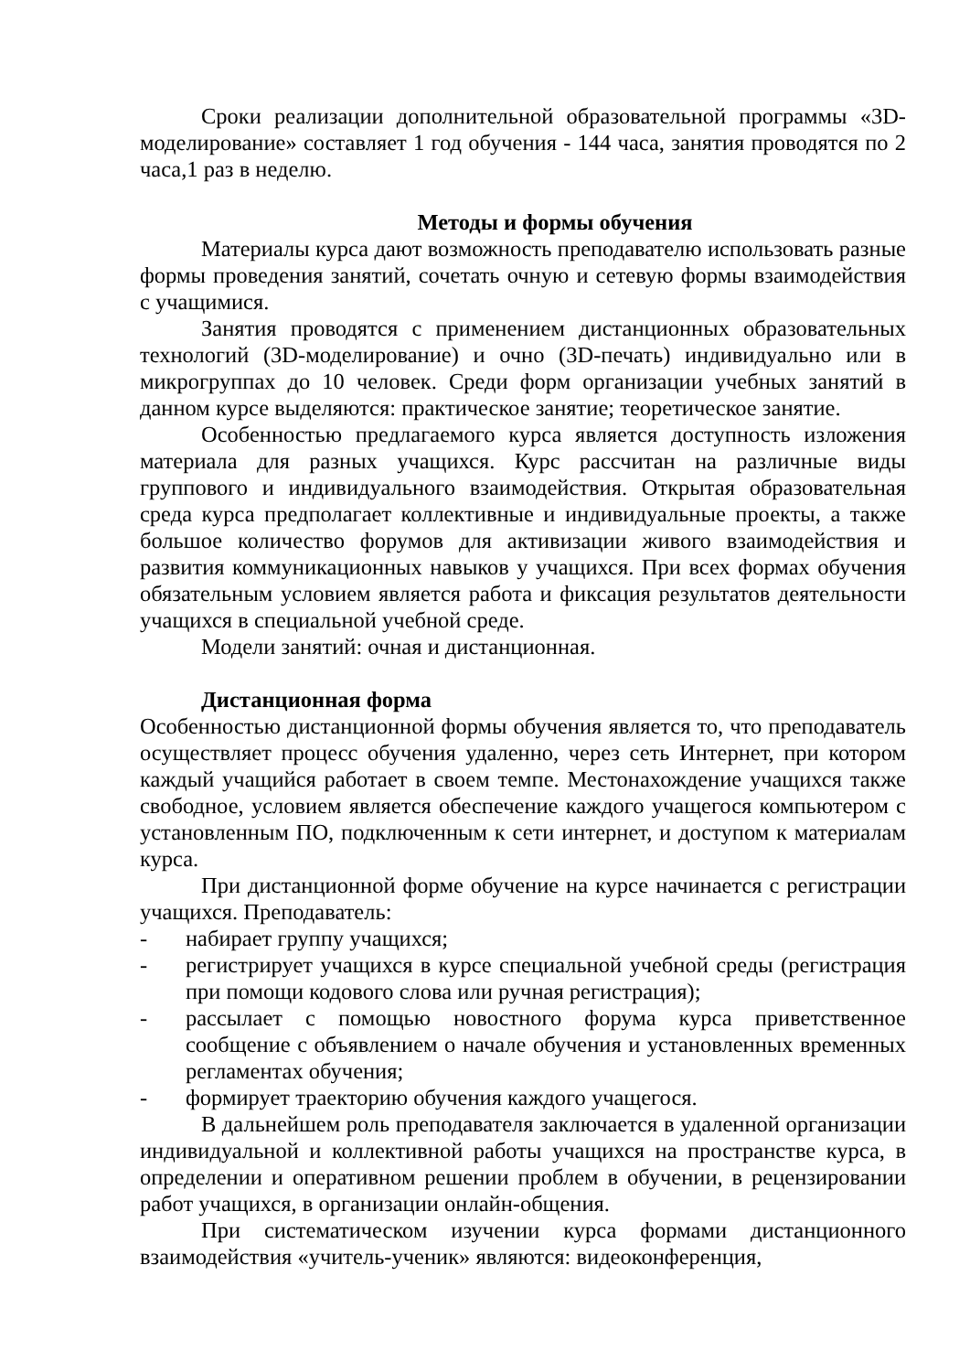Сроки реализации дополнительной образовательной программы «3D-моделирование» составляет 1 год обучения - 144 часа, занятия проводятся по 2 часа,1 раз в неделю.
Методы и формы обучения
Материалы курса дают возможность преподавателю использовать разные формы проведения занятий, сочетать очную и сетевую формы взаимодействия с учащимися.
Занятия проводятся с применением дистанционных образовательных технологий (3D-моделирование) и очно (3D-печать) индивидуально или в микрогруппах до 10 человек. Среди форм организации учебных занятий в данном курсе выделяются: практическое занятие; теоретическое занятие.
Особенностью предлагаемого курса является доступность изложения материала для разных учащихся. Курс рассчитан на различные виды группового и индивидуального взаимодействия. Открытая образовательная среда курса предполагает коллективные и индивидуальные проекты, а также большое количество форумов для активизации живого взаимодействия и развития коммуникационных навыков у учащихся. При всех формах обучения обязательным условием является работа и фиксация результатов деятельности учащихся в специальной учебной среде.
Модели занятий: очная и дистанционная.
Дистанционная форма
Особенностью дистанционной формы обучения является то, что преподаватель осуществляет процесс обучения удаленно, через сеть Интернет, при котором каждый учащийся работает в своем темпе. Местонахождение учащихся также свободное, условием является обеспечение каждого учащегося компьютером с установленным ПО, подключенным к сети интернет, и доступом к материалам курса.
При дистанционной форме обучение на курсе начинается с регистрации учащихся. Преподаватель:
- набирает группу учащихся;
- регистрирует учащихся в курсе специальной учебной среды (регистрация при помощи кодового слова или ручная регистрация);
- рассылает с помощью новостного форума курса приветственное сообщение с объявлением о начале обучения и установленных временных регламентах обучения;
- формирует траекторию обучения каждого учащегося.
В дальнейшем роль преподавателя заключается в удаленной организации индивидуальной и коллективной работы учащихся на пространстве курса, в определении и оперативном решении проблем в обучении, в рецензировании работ учащихся, в организации онлайн-общения.
При систематическом изучении курса формами дистанционного взаимодействия «учитель-ученик» являются: видеоконференция,